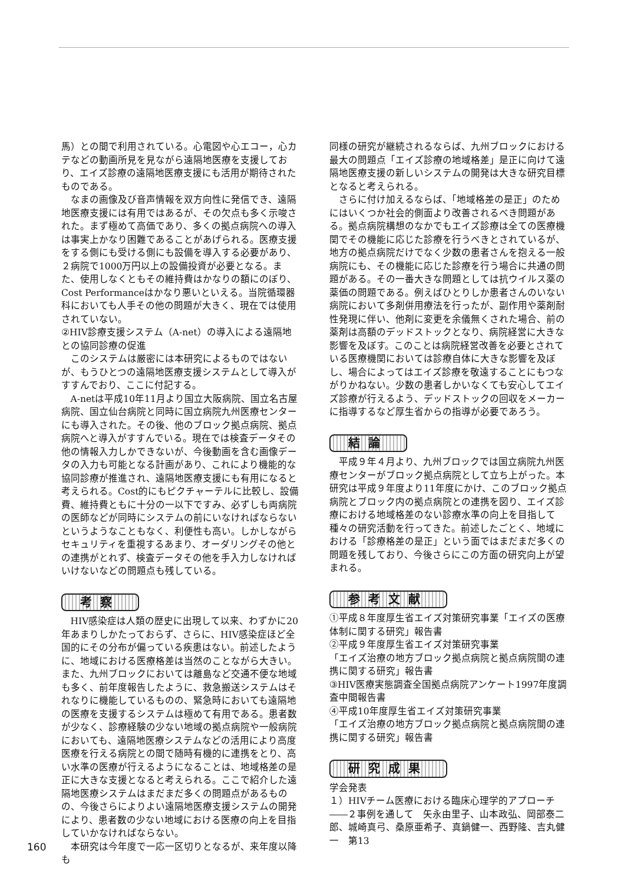馬）との間で利用されている。心電図や心エコー，心カテなどの動画所見を見ながら遠隔地医療を支援しており、エイズ診療の遠隔地医療支援にも活用が期待されたものである。
なまの画像及び音声情報を双方向性に発信でき、遠隔地医療支援には有用ではあるが、その欠点も多く示唆された。まず極めて高価であり、多くの拠点病院への導入は事実上かなり困難であることがあげられる。医療支援をする側にも受ける側にも設備を導入する必要があり、２病院で1000万円以上の設備投資が必要となる。また、使用しなくともその維持費はかなりの額にのぼり、Cost Performanceはかなり悪いといえる。当院循環器科においても人手その他の問題が大きく、現在では使用されていない。
②HIV診療支援システム（A-net）の導入による遠隔地との協同診療の促進
このシステムは厳密には本研究によるものではないが、もうひとつの遠隔地医療支援システムとして導入がすすんでおり、ここに付記する。
A-netは平成10年11月より国立大阪病院、国立名古屋病院、国立仙台病院と同時に国立病院九州医療センターにも導入された。その後、他のブロック拠点病院、拠点病院へと導入がすすんでいる。現在では検査データその他の情報入力しかできないが、今後動画を含む画像データの入力も可能となる計画があり、これにより機能的な協同診療が推進され、遠隔地医療支援にも有用になると考えられる。Cost的にもピクチャーテルに比較し、設備費、維持費ともに十分の一以下ですみ、必ずしも両病院の医師などが同時にシステムの前にいなければならないというようなこともなく、利便性も高い。しかしながらセキュリティを重視するあまり、オーダリングその他との連携がとれず、検査データその他を手入力しなければいけないなどの問題点も残している。
考察
HIV感染症は人類の歴史に出現して以来、わずかに20年あまりしかたっておらず、さらに、HIV感染症ほど全国的にその分布が偏っている疾患はない。前述したように、地域における医療格差は当然のことながら大きい。また、九州ブロックにおいては離島など交通不便な地域も多く、前年度報告したように、救急搬送システムはそれなりに機能しているものの、緊急時においても遠隔地の医療を支援するシステムは極めて有用である。患者数が少なく、診療経験の少ない地域の拠点病院や一般病院においても、遠隔地医療システムなどの活用により高度医療を行える病院との間で随時有機的に連携をとり、高い水準の医療が行えるようになることは、地域格差の是正に大きな支援となると考えられる。ここで紹介した遠隔地医療システムはまだまだ多くの問題点があるものの、今後さらによりよい遠隔地医療支援システムの開発により、患者数の少ない地域における医療の向上を目指していかなければならない。
本研究は今年度で一応一区切りとなるが、来年度以降も
同様の研究が継続されるならば、九州ブロックにおける最大の問題点「エイズ診療の地域格差」是正に向けて遠隔地医療支援の新しいシステムの開発は大きな研究目標となると考えられる。
さらに付け加えるならば、「地域格差の是正」のためにはいくつか社会的側面より改善されるべき問題がある。拠点病院構想のなかでもエイズ診療は全ての医療機関でその機能に応じた診療を行うべきとされているが、地方の拠点病院だけでなく少数の患者さんを抱える一般病院にも、その機能に応じた診療を行う場合に共通の問題がある。その一番大きな問題としては抗ウイルス薬の薬価の問題である。例えばひとりしか患者さんのいない病院において多剤併用療法を行ったが、副作用や薬剤耐性発現に伴い、他剤に変更を余儀無くされた場合、前の薬剤は高額のデッドストックとなり、病院経営に大きな影響を及ぼす。このことは病院経営改善を必要とされている医療機関においては診療自体に大きな影響を及ぼし、場合によってはエイズ診療を敬遠することにもつながりかねない。少数の患者しかいなくても安心してエイズ診療が行えるよう、デッドストックの回収をメーカーに指導するなど厚生省からの指導が必要であろう。
結論
平成９年４月より、九州ブロックでは国立病院九州医療センターがブロック拠点病院として立ち上がった。本研究は平成９年度より11年度にかけ、このブロック拠点病院とブロック内の拠点病院との連携を図り、エイズ診療における地域格差のない診療水準の向上を目指して種々の研究活動を行ってきた。前述したごとく、地域における「診療格差の是正」という面ではまだまだ多くの問題を残しており、今後さらにこの方面の研究向上が望まれる。
参考文献
①平成８年度厚生省エイズ対策研究事業「エイズの医療体制に関する研究」報告書
②平成９年度厚生省エイズ対策研究事業
「エイズ治療の地方ブロック拠点病院と拠点病院間の連携に関する研究」報告書
③HIV医療実態調査全国拠点病院アンケート1997年度調査中間報告書
④平成10年度厚生省エイズ対策研究事業
「エイズ治療の地方ブロック拠点病院と拠点病院間の連携に関する研究」報告書
研究成果
学会発表
１）HIVチーム医療における臨床心理学的アプローチ――２事例を通して　矢永由里子、山本政弘、岡部泰二郎、城崎真弓、桑原亜希子、真鍋健一、西野隆、吉丸健一　第13
160